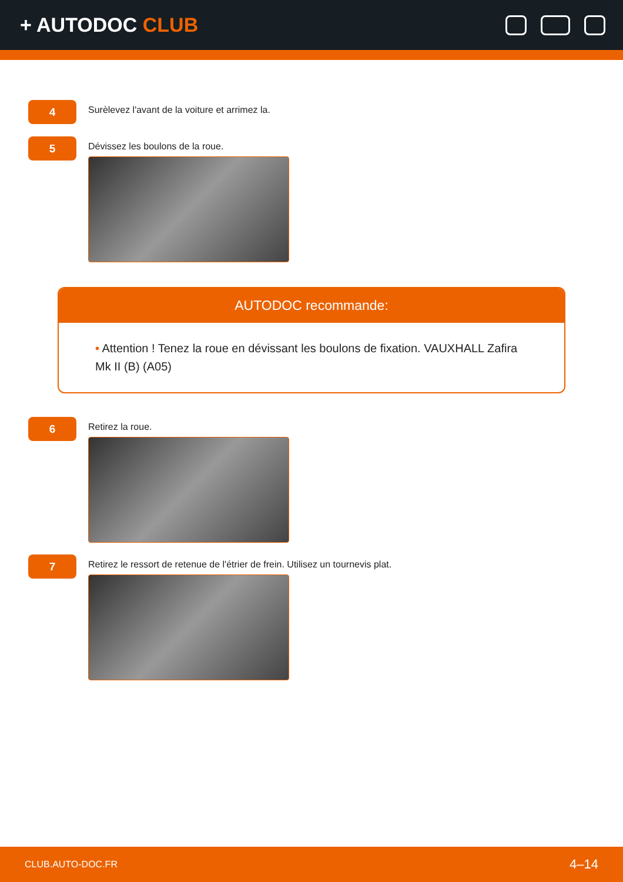+ AUTODOC CLUB
4
Surèlevez l'avant de la voiture et arrimez la.
5
Dévissez les boulons de la roue.
AUTODOC recommande:
• Attention ! Tenez la roue en dévissant les boulons de fixation. VAUXHALL Zafira Mk II (B) (A05)
6
Retirez la roue.
7
Retirez le ressort de retenue de l'étrier de frein. Utilisez un tournevis plat.
CLUB.AUTO-DOC.FR 4–14